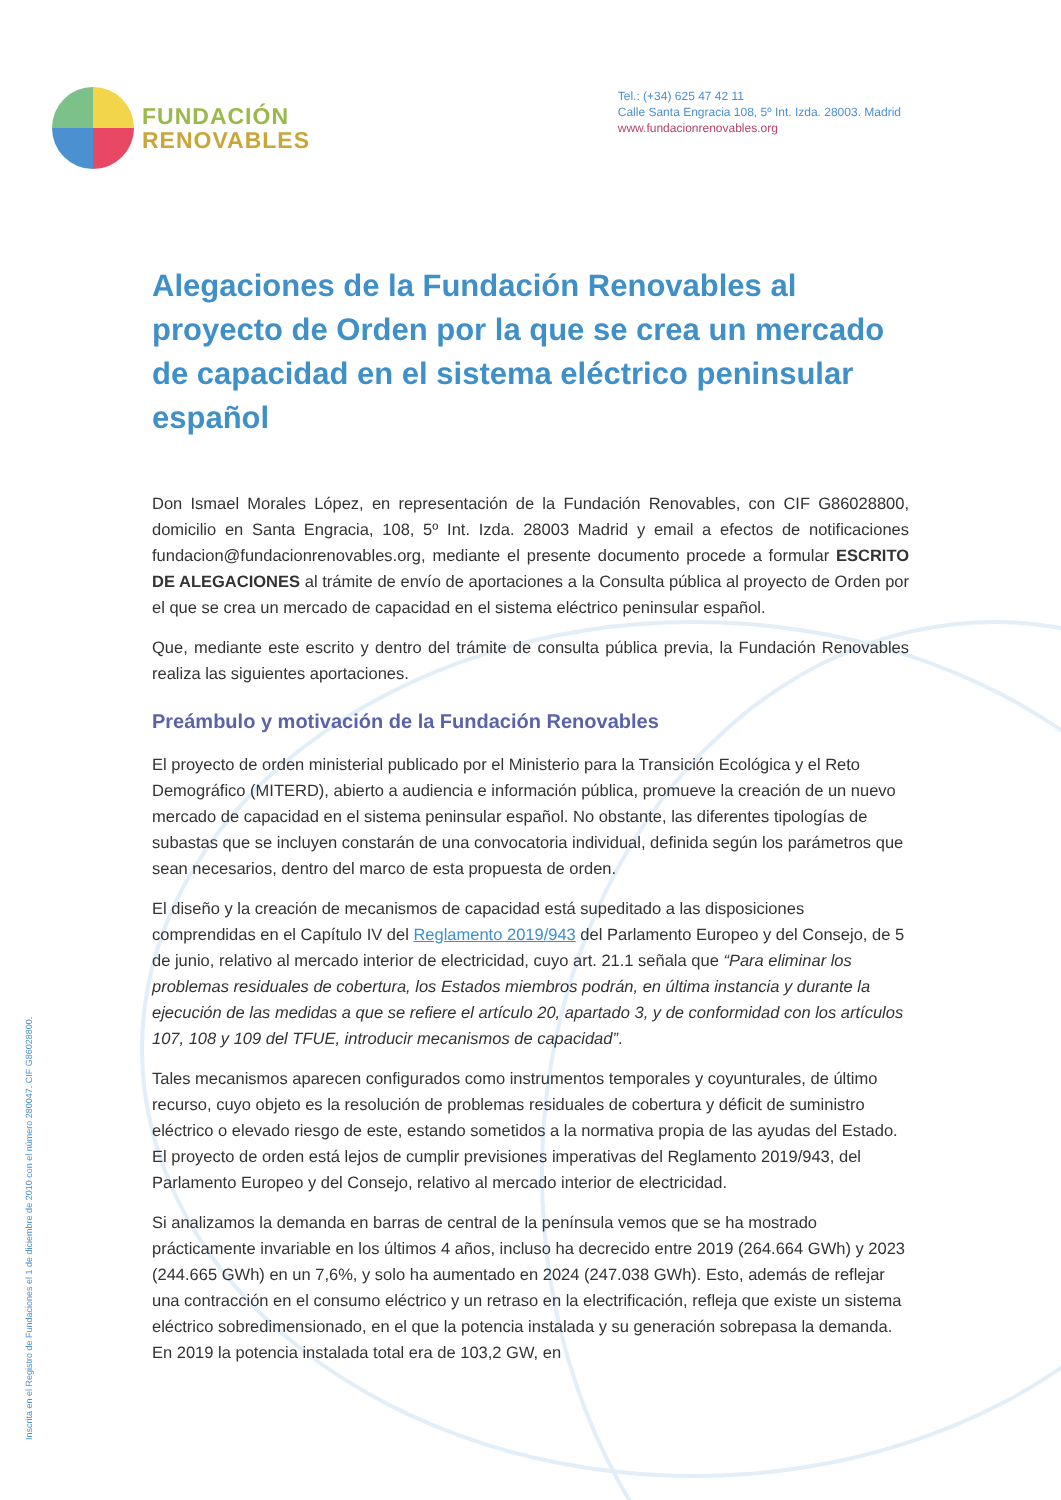FUNDACIÓN
RENOVABLES
Tel.: (+34) 625 47 42 11
Calle Santa Engracia 108, 5º Int. Izda. 28003. Madrid
www.fundacionrenovables.org
Inscrita en el Registro de Fundaciones el 1 de diciembre de 2010 con el número 280047. CIF G86028800.
Alegaciones de la Fundación Renovables al proyecto de Orden por la que se crea un mercado de capacidad en el sistema eléctrico peninsular español
Don Ismael Morales López, en representación de la Fundación Renovables, con CIF G86028800, domicilio en Santa Engracia, 108, 5º Int. Izda. 28003 Madrid y email a efectos de notificaciones fundacion@fundacionrenovables.org, mediante el presente documento procede a formular ESCRITO DE ALEGACIONES al trámite de envío de aportaciones a la Consulta pública al proyecto de Orden por el que se crea un mercado de capacidad en el sistema eléctrico peninsular español.
Que, mediante este escrito y dentro del trámite de consulta pública previa, la Fundación Renovables realiza las siguientes aportaciones.
Preámbulo y motivación de la Fundación Renovables
El proyecto de orden ministerial publicado por el Ministerio para la Transición Ecológica y el Reto Demográfico (MITERD), abierto a audiencia e información pública, promueve la creación de un nuevo mercado de capacidad en el sistema peninsular español. No obstante, las diferentes tipologías de subastas que se incluyen constarán de una convocatoria individual, definida según los parámetros que sean necesarios, dentro del marco de esta propuesta de orden.
El diseño y la creación de mecanismos de capacidad está supeditado a las disposiciones comprendidas en el Capítulo IV del Reglamento 2019/943 del Parlamento Europeo y del Consejo, de 5 de junio, relativo al mercado interior de electricidad, cuyo art. 21.1 señala que “Para eliminar los problemas residuales de cobertura, los Estados miembros podrán, en última instancia y durante la ejecución de las medidas a que se refiere el artículo 20, apartado 3, y de conformidad con los artículos 107, 108 y 109 del TFUE, introducir mecanismos de capacidad”.
Tales mecanismos aparecen configurados como instrumentos temporales y coyunturales, de último recurso, cuyo objeto es la resolución de problemas residuales de cobertura y déficit de suministro eléctrico o elevado riesgo de este, estando sometidos a la normativa propia de las ayudas del Estado. El proyecto de orden está lejos de cumplir previsiones imperativas del Reglamento 2019/943, del Parlamento Europeo y del Consejo, relativo al mercado interior de electricidad.
Si analizamos la demanda en barras de central de la península vemos que se ha mostrado prácticamente invariable en los últimos 4 años, incluso ha decrecido entre 2019 (264.664 GWh) y 2023 (244.665 GWh) en un 7,6%, y solo ha aumentado en 2024 (247.038 GWh). Esto, además de reflejar una contracción en el consumo eléctrico y un retraso en la electrificación, refleja que existe un sistema eléctrico sobredimensionado, en el que la potencia instalada y su generación sobrepasa la demanda. En 2019 la potencia instalada total era de 103,2 GW, en